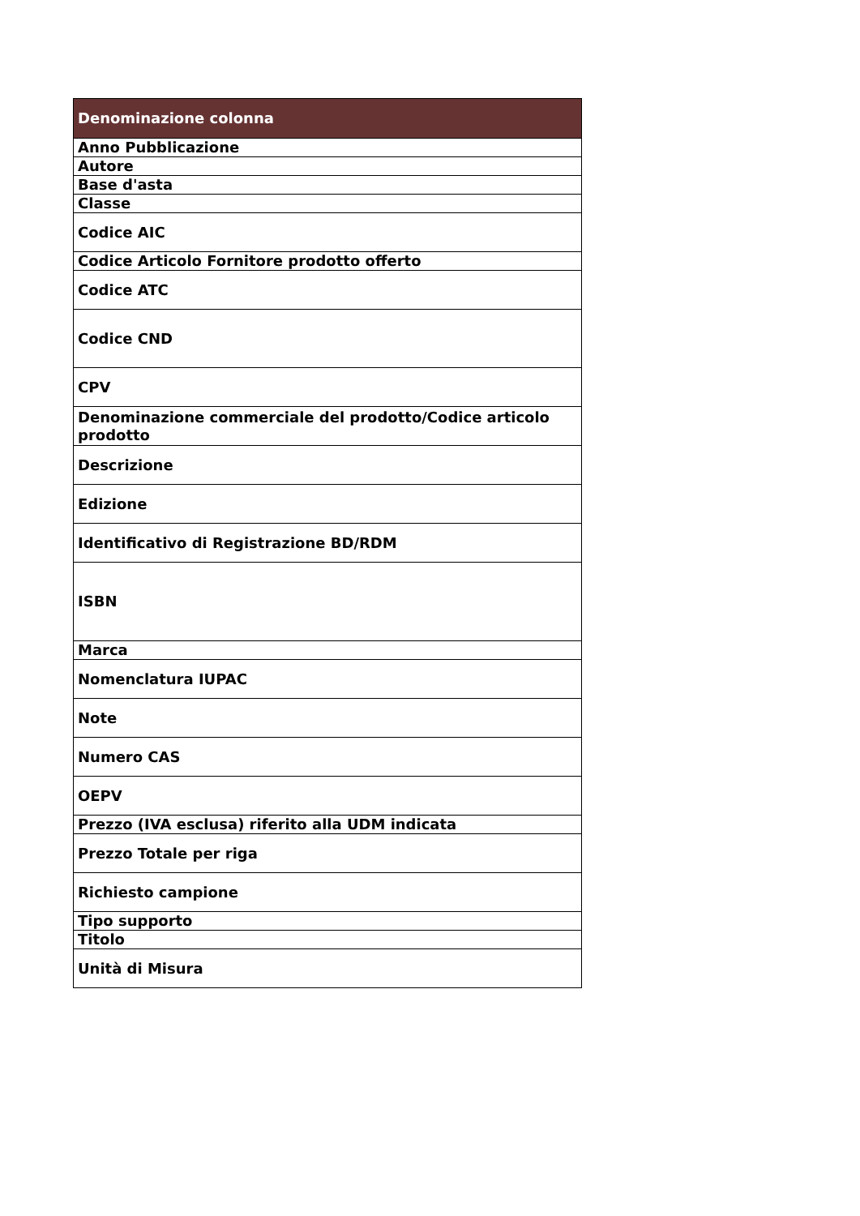| Denominazione colonna |
| --- |
| Anno Pubblicazione |
| Autore |
| Base d'asta |
| Classe |
| Codice AIC |
| Codice Articolo Fornitore prodotto offerto |
| Codice ATC |
| Codice CND |
| CPV |
| Denominazione commerciale del prodotto/Codice articolo prodotto |
| Descrizione |
| Edizione |
| Identificativo di Registrazione BD/RDM |
| ISBN |
| Marca |
| Nomenclatura IUPAC |
| Note |
| Numero CAS |
| OEPV |
| Prezzo (IVA esclusa) riferito alla UDM indicata |
| Prezzo Totale per riga |
| Richiesto campione |
| Tipo supporto |
| Titolo |
| Unità di Misura |